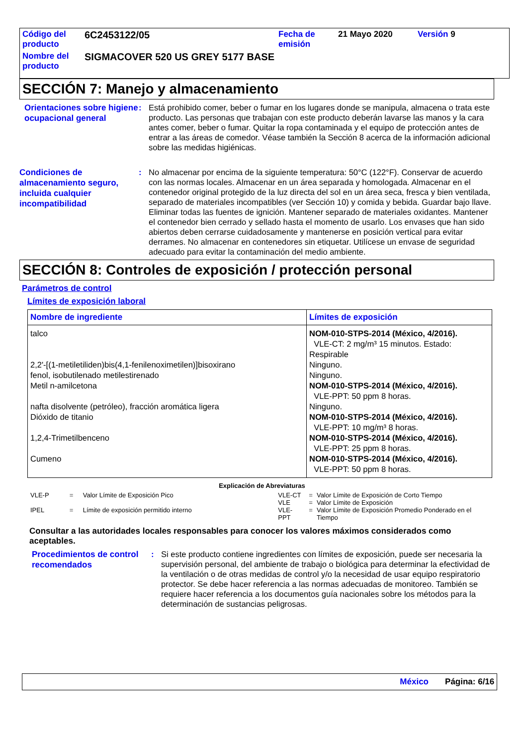| Código del producto | 6C2453122/05 | Fecha de emisión | 21 Mayo 2020 | Versión 9 |
| Nombre del producto | SIGMACOVER 520 US GREY 5177 BASE | | | |
SECCIÓN 7: Manejo y almacenamiento
Orientaciones sobre higiene ocupacional general
: Está prohibido comer, beber o fumar en los lugares donde se manipula, almacena o trata este producto. Las personas que trabajan con este producto deberán lavarse las manos y la cara antes comer, beber o fumar. Quitar la ropa contaminada y el equipo de protección antes de entrar a las áreas de comedor. Véase también la Sección 8 acerca de la información adicional sobre las medidas higiénicas.
Condiciones de almacenamiento seguro, incluida cualquier incompatibilidad
: No almacenar por encima de la siguiente temperatura: 50°C (122°F). Conservar de acuerdo con las normas locales. Almacenar en un área separada y homologada. Almacenar en el contenedor original protegido de la luz directa del sol en un área seca, fresca y bien ventilada, separado de materiales incompatibles (ver Sección 10) y comida y bebida. Guardar bajo llave. Eliminar todas las fuentes de ignición. Mantener separado de materiales oxidantes. Mantener el contenedor bien cerrado y sellado hasta el momento de usarlo. Los envases que han sido abiertos deben cerrarse cuidadosamente y mantenerse en posición vertical para evitar derrames. No almacenar en contenedores sin etiquetar. Utilícese un envase de seguridad adecuado para evitar la contaminación del medio ambiente.
SECCIÓN 8: Controles de exposición / protección personal
Parámetros de control
Límites de exposición laboral
| Nombre de ingrediente | Límites de exposición |
| --- | --- |
| talco | NOM-010-STPS-2014 (México, 4/2016). VLE-CT: 2 mg/m³ 15 minutos. Estado: Respirable |
| 2,2'-[(1-metiletiliden)bis(4,1-fenilenoximetilen)]bisoxirano | Ninguno. |
| fenol, isobutilenado metilestirenado | Ninguno. |
| Metil n-amilcetona | NOM-010-STPS-2014 (México, 4/2016). VLE-PPT: 50 ppm 8 horas. |
| nafta disolvente (petróleo), fracción aromática ligera | Ninguno. |
| Dióxido de titanio | NOM-010-STPS-2014 (México, 4/2016). VLE-PPT: 10 mg/m³ 8 horas. |
| 1,2,4-Trimetilbenceno | NOM-010-STPS-2014 (México, 4/2016). VLE-PPT: 25 ppm 8 horas. |
| Cumeno | NOM-010-STPS-2014 (México, 4/2016). VLE-PPT: 50 ppm 8 horas. |
Explicación de Abreviaturas
| VLE-P | = | Valor Límite de Exposición Pico |
| IPEL | = | Límite de exposición permitido interno |
| VLE-CT | = | Valor Límite de Exposición de Corto Tiempo |
| VLE | = | Valor Límite de Exposición |
| VLE-PPT | = | Valor Límite de Exposición Promedio Ponderado en el Tiempo |
Consultar a las autoridades locales responsables para conocer los valores máximos considerados como aceptables.
Procedimientos de control recomendados
: Si este producto contiene ingredientes con límites de exposición, puede ser necesaria la supervisión personal, del ambiente de trabajo o biológica para determinar la efectividad de la ventilación o de otras medidas de control y/o la necesidad de usar equipo respiratorio protector. Se debe hacer referencia a las normas adecuadas de monitoreo. También se requiere hacer referencia a los documentos guía nacionales sobre los métodos para la determinación de sustancias peligrosas.
México Página: 6/16